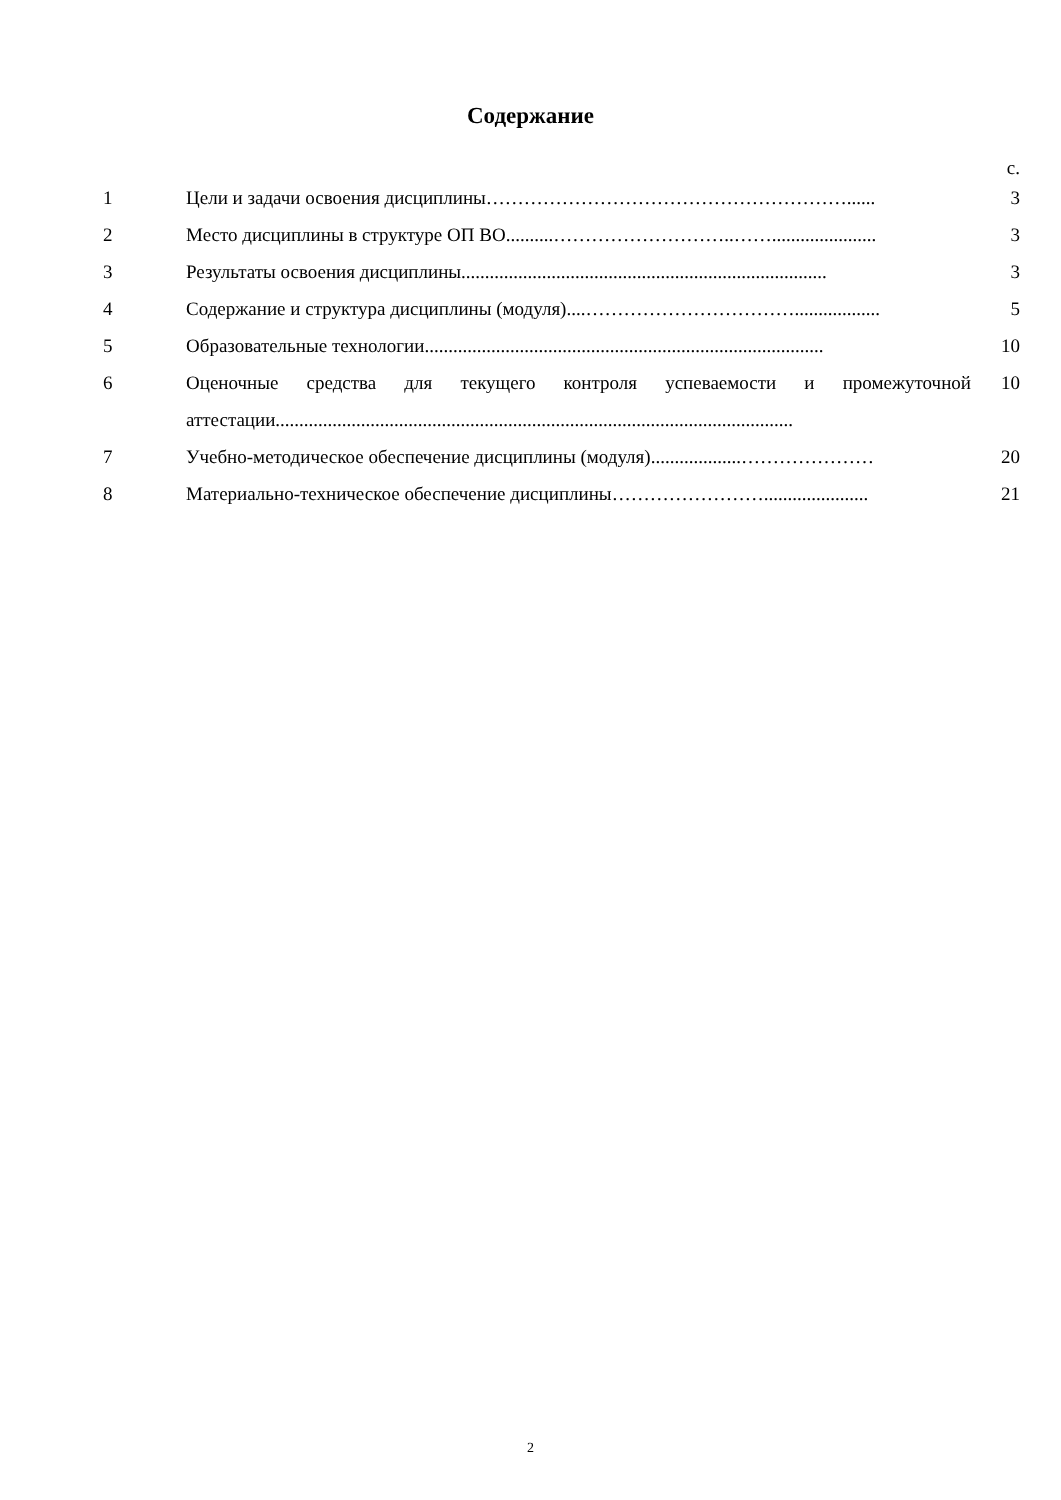Содержание
| | | с. |
| 1 | Цели и задачи освоения дисциплины…………………………………………………...... | 3 |
| 2 | Место дисциплины в структуре ОП ВО..........………………………..……...................... | 3 |
| 3 | Результаты освоения дисциплины............................................................................. | 3 |
| 4 | Содержание и структура дисциплины (модуля)....…………………………….................. | 5 |
| 5 | Образовательные технологии.................................................................................... | 10 |
| 6 | Оценочные средства для текущего контроля успеваемости и промежуточной аттестации............................................................................................................. | 10 |
| 7 | Учебно-методическое обеспечение дисциплины (модуля)...................………………… | 20 |
| 8 | Материально-техническое обеспечение дисциплины……………………...................... | 21 |
2